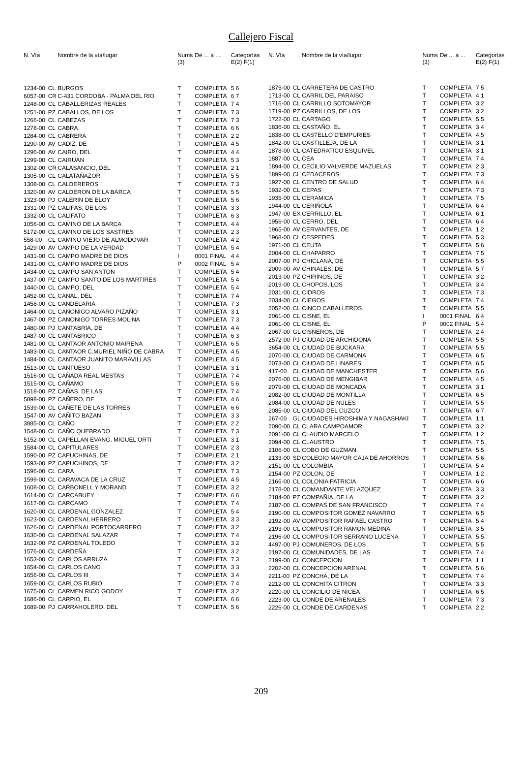Callejero Fiscal
| N. Vía | | Nombre de la vía/lugar | Nums (3) | De ... a ... | Categorías E(2) F(1) |
| --- | --- | --- | --- | --- | --- |
| 1234-00 | CL | BURGOS | T | COMPLETA | 5 6 |
| 6057-00 | CR | C-431 CORDOBA - PALMA DEL RIO | T | COMPLETA | 6 7 |
| 1248-00 | CL | CABALLERIZAS REALES | T | COMPLETA | 7 4 |
| 1251-00 | PZ | CABALLOS, DE LOS | T | COMPLETA | 7 3 |
| 1266-00 | CL | CABEZAS | T | COMPLETA | 7 3 |
| 1278-00 | CL | CABRA | T | COMPLETA | 6 6 |
| 1284-00 | CL | CABRERA | T | COMPLETA | 2 2 |
| 1290-00 | AV | CADIZ, DE | T | COMPLETA | 4 5 |
| 1296-00 | AV | CAIRO, DEL | T | COMPLETA | 4 4 |
| 1299-00 | CL | CAIRUAN | T | COMPLETA | 5 3 |
| 1302-00 | CR | CALASANCIO, DEL | T | COMPLETA | 2 1 |
| 1305-00 | CL | CALATAÑAZOR | T | COMPLETA | 5 5 |
| 1308-00 | CL | CALDEREROS | T | COMPLETA | 7 3 |
| 1320-00 | AV | CALDERON DE LA BARCA | T | COMPLETA | 5 5 |
| 1323-00 | PJ | CALERIN DE ELOY | T | COMPLETA | 5 6 |
| 1331-00 | PZ | CALIFAS, DE LOS | T | COMPLETA | 3 3 |
| 1332-00 | CL | CALIFATO | T | COMPLETA | 6 3 |
| 1056-00 | CL | CAMINO DE LA BARCA | T | COMPLETA | 4 4 |
| 5172-00 | CL | CAMINO DE LOS SASTRES | T | COMPLETA | 2 3 |
| 558-00 | CL | CAMINO VIEJO DE ALMODOVAR | T | COMPLETA | 4 2 |
| 1429-00 | AV | CAMPO DE LA VERDAD | T | COMPLETA | 5 4 |
| 1431-00 | CL | CAMPO MADRE DE DIOS | I | 0001 FINAL | 4 4 |
| 1431-00 | CL | CAMPO MADRE DE DIOS | P | 0002 FINAL | 5 4 |
| 1434-00 | CL | CAMPO SAN ANTON | T | COMPLETA | 5 4 |
| 1437-00 | PZ | CAMPO SANTO DE LOS MARTIRES | T | COMPLETA | 5 4 |
| 1440-00 | CL | CAMPO, DEL | T | COMPLETA | 5 4 |
| 1452-00 | CL | CANAL, DEL | T | COMPLETA | 7 4 |
| 1458-00 | CL | CANDELARIA | T | COMPLETA | 7 3 |
| 1464-00 | CL | CANONIGO ALVARO PIZAÑO | T | COMPLETA | 3 1 |
| 1467-00 | PZ | CANONIGO TORRES MOLINA | T | COMPLETA | 7 3 |
| 1480-00 | PJ | CANTABRIA, DE | T | COMPLETA | 4 4 |
| 1487-00 | CL | CANTABRICO | T | COMPLETA | 6 3 |
| 1481-00 | CL | CANTAOR ANTONIO MAIRENA | T | COMPLETA | 6 5 |
| 1483-00 | CL | CANTAOR C.MURIEL NIÑO DE CABRA | T | COMPLETA | 4 5 |
| 1484-00 | CL | CANTAOR JUANITO MARAVILLAS | T | COMPLETA | 4 5 |
| 1513-00 | CL | CANTUESO | T | COMPLETA | 3 1 |
| 1516-00 | CL | CAÑADA REAL MESTAS | T | COMPLETA | 7 4 |
| 1515-00 | CL | CAÑAMO | T | COMPLETA | 5 6 |
| 1518-00 | PZ | CAÑAS, DE LAS | T | COMPLETA | 7 4 |
| 5898-00 | PZ | CAÑERO, DE | T | COMPLETA | 4 6 |
| 1539-00 | CL | CAÑETE DE LAS TORRES | T | COMPLETA | 6 6 |
| 1547-00 | AV | CAÑITO BAZAN | T | COMPLETA | 3 3 |
| 3885-00 | CL | CAÑO | T | COMPLETA | 2 2 |
| 1548-00 | CL | CAÑO QUEBRADO | T | COMPLETA | 7 3 |
| 5152-00 | CL | CAPELLAN EVANG. MIGUEL ORTI | T | COMPLETA | 3 1 |
| 1584-00 | CL | CAPITULARES | T | COMPLETA | 2 3 |
| 1590-00 | PZ | CAPUCHINAS, DE | T | COMPLETA | 2 1 |
| 1593-00 | PZ | CAPUCHINOS, DE | T | COMPLETA | 3 2 |
| 1596-00 | CL | CARA | T | COMPLETA | 7 3 |
| 1599-00 | CL | CARAVACA DE LA CRUZ | T | COMPLETA | 4 5 |
| 1608-00 | CL | CARBONELL Y MORAND | T | COMPLETA | 3 2 |
| 1614-00 | CL | CARCABUEY | T | COMPLETA | 6 6 |
| 1617-00 | CL | CARCAMO | T | COMPLETA | 7 4 |
| 1620-00 | CL | CARDENAL GONZALEZ | T | COMPLETA | 5 4 |
| 1623-00 | CL | CARDENAL HERRERO | T | COMPLETA | 3 3 |
| 1626-00 | CL | CARDENAL PORTOCARRERO | T | COMPLETA | 3 2 |
| 1630-00 | CL | CARDENAL SALAZAR | T | COMPLETA | 7 4 |
| 1632-00 | PZ | CARDENAL TOLEDO | T | COMPLETA | 3 2 |
| 1576-00 | CL | CARDEÑA | T | COMPLETA | 3 2 |
| 1653-00 | CL | CARLOS ARRUZA | T | COMPLETA | 7 3 |
| 1654-00 | CL | CARLOS CANO | T | COMPLETA | 3 3 |
| 1656-00 | CL | CARLOS III | T | COMPLETA | 3 4 |
| 1659-00 | CL | CARLOS RUBIO | T | COMPLETA | 7 4 |
| 1675-00 | CL | CARMEN RICO GODOY | T | COMPLETA | 3 2 |
| 1686-00 | CL | CARPIO, EL | T | COMPLETA | 6 6 |
| 1689-00 | PJ | CARRAHOLERO, DEL | T | COMPLETA | 5 6 |
| N. Vía | | Nombre de la vía/lugar | Nums (3) | De ... a ... | Categorías E(2) F(1) |
| --- | --- | --- | --- | --- | --- |
| 1875-00 | CL | CARRETERA DE CASTRO | T | COMPLETA | 7 5 |
| 1713-00 | CL | CARRIL DEL PARAISO | T | COMPLETA | 4 1 |
| 1716-00 | CL | CARRILLO SOTOMAYOR | T | COMPLETA | 3 2 |
| 1719-00 | PZ | CARRILLOS, DE LOS | T | COMPLETA | 3 2 |
| 1722-00 | CL | CARTAGO | T | COMPLETA | 5 5 |
| 1836-00 | CL | CASTAÑO, EL | T | COMPLETA | 3 4 |
| 1838-00 | CL | CASTELLO D'EMPURIES | T | COMPLETA | 4 5 |
| 1842-00 | GL | CASTILLEJA, DE LA | T | COMPLETA | 3 1 |
| 1878-00 | CL | CATEDRATICO ESQUIVEL | T | COMPLETA | 3 1 |
| 1887-00 | CL | CEA | T | COMPLETA | 7 4 |
| 1894-00 | CL | CECILIO VALVERDE MAZUELAS | T | COMPLETA | 2 3 |
| 1899-00 | CL | CEDACEROS | T | COMPLETA | 7 3 |
| 1927-00 | CL | CENTRO DE SALUD | T | COMPLETA | 6 4 |
| 1932-00 | CL | CEPAS | T | COMPLETA | 7 3 |
| 1935-00 | CL | CERAMICA | T | COMPLETA | 7 5 |
| 1944-00 | CL | CERIÑOLA | T | COMPLETA | 6 4 |
| 1947-00 | EX | CERRILLO, EL | T | COMPLETA | 6 1 |
| 1956-00 | CL | CERRO, DEL | T | COMPLETA | 6 4 |
| 1965-00 | AV | CERVANTES, DE | T | COMPLETA | 1 2 |
| 1968-00 | CL | CESPEDES | T | COMPLETA | 5 3 |
| 1971-00 | CL | CEUTA | T | COMPLETA | 5 6 |
| 2004-00 | CL | CHAPARRO | T | COMPLETA | 7 5 |
| 2007-00 | PJ | CHICLANA, DE | T | COMPLETA | 5 5 |
| 2009-00 | AV | CHINALES, DE | T | COMPLETA | 5 7 |
| 2013-00 | PZ | CHIRINOS, DE | T | COMPLETA | 3 2 |
| 2019-00 | CL | CHOPOS, LOS | T | COMPLETA | 3 4 |
| 2031-00 | CL | CIDROS | T | COMPLETA | 7 3 |
| 2034-00 | CL | CIEGOS | T | COMPLETA | 7 4 |
| 2052-00 | CL | CINCO CABALLEROS | T | COMPLETA | 5 5 |
| 2061-00 | CL | CISNE, EL | I | 0001 FINAL | 6 4 |
| 2061-00 | CL | CISNE, EL | P | 0002 FINAL | 5 4 |
| 2067-00 | GL | CISNEROS, DE | T | COMPLETA | 2 4 |
| 2572-00 | PJ | CIUDAD DE ARCHIDONA | T | COMPLETA | 5 5 |
| 3654-00 | CL | CIUDAD DE BUCKARA | T | COMPLETA | 5 5 |
| 2070-00 | CL | CIUDAD DE CARMONA | T | COMPLETA | 6 5 |
| 2073-00 | CL | CIUDAD DE LINARES | T | COMPLETA | 6 5 |
| 417-00 | CL | CIUDAD DE MANCHESTER | T | COMPLETA | 5 6 |
| 2076-00 | CL | CIUDAD DE MENGIBAR | T | COMPLETA | 4 5 |
| 2079-00 | CL | CIUDAD DE MONCADA | T | COMPLETA | 3 1 |
| 2082-00 | CL | CIUDAD DE MONTILLA | T | COMPLETA | 6 5 |
| 2084-00 | CL | CIUDAD DE NULES | T | COMPLETA | 5 5 |
| 2085-00 | CL | CIUDAD DEL CUZCO | T | COMPLETA | 6 7 |
| 267-00 | GL | CIUDADES HIROSHIMA Y NAGASHAKI | T | COMPLETA | 1 1 |
| 2090-00 | CL | CLARA CAMPOAMOR | T | COMPLETA | 3 2 |
| 2091-00 | CL | CLAUDIO MARCELO | T | COMPLETA | 1 2 |
| 2094-00 | CL | CLAUSTRO | T | COMPLETA | 7 5 |
| 2106-00 | CL | COBO DE GUZMAN | T | COMPLETA | 5 5 |
| 2133-00 | SD | COLEGIO MAYOR CAJA DE AHORROS | T | COMPLETA | 5 6 |
| 2151-00 | CL | COLOMBIA | T | COMPLETA | 5 4 |
| 2154-00 | PZ | COLON, DE | T | COMPLETA | 1 2 |
| 2166-00 | CL | COLONIA PATRICIA | T | COMPLETA | 6 6 |
| 2178-00 | CL | COMANDANTE VELAZQUEZ | T | COMPLETA | 3 3 |
| 2184-00 | PZ | COMPAÑIA, DE LA | T | COMPLETA | 3 2 |
| 2187-00 | CL | COMPAS DE SAN FRANCISCO | T | COMPLETA | 7 4 |
| 2190-00 | CL | COMPOSITOR GOMEZ NAVARRO | T | COMPLETA | 6 5 |
| 2192-00 | AV | COMPOSITOR RAFAEL CASTRO | T | COMPLETA | 5 4 |
| 2193-00 | CL | COMPOSITOR RAMON MEDINA | T | COMPLETA | 3 5 |
| 2196-00 | CL | COMPOSITOR SERRANO LUCENA | T | COMPLETA | 5 5 |
| 4497-00 | PJ | COMUNEROS, DE LOS | T | COMPLETA | 5 5 |
| 2197-00 | CL | COMUNIDADES, DE LAS | T | COMPLETA | 7 4 |
| 2199-00 | CL | CONCEPCION | T | COMPLETA | 1 1 |
| 2202-00 | CL | CONCEPCION ARENAL | T | COMPLETA | 5 6 |
| 2211-00 | PZ | CONCHA, DE LA | T | COMPLETA | 7 4 |
| 2212-00 | CL | CONCHITA CITRON | T | COMPLETA | 3 3 |
| 2220-00 | CL | CONCILIO DE NICEA | T | COMPLETA | 6 5 |
| 2223-00 | CL | CONDE DE ARENALES | T | COMPLETA | 7 3 |
| 2226-00 | CL | CONDE DE CARDENAS | T | COMPLETA | 2 2 |
209